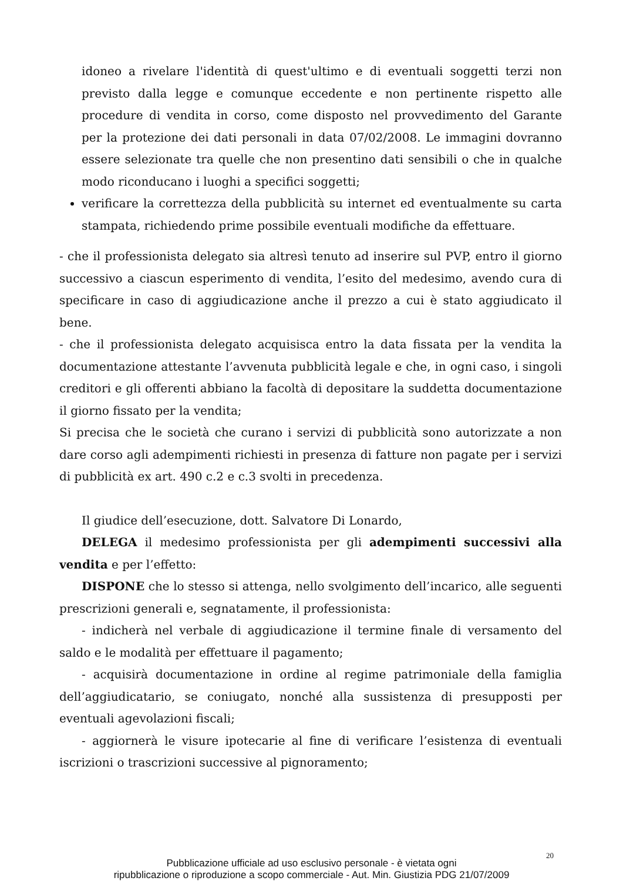idoneo a rivelare l'identità di quest'ultimo e di eventuali soggetti terzi non previsto dalla legge e comunque eccedente e non pertinente rispetto alle procedure di vendita in corso, come disposto nel provvedimento del Garante per la protezione dei dati personali in data 07/02/2008. Le immagini dovranno essere selezionate tra quelle che non presentino dati sensibili o che in qualche modo riconducano i luoghi a specifici soggetti;
verificare la correttezza della pubblicità su internet ed eventualmente su carta stampata, richiedendo prime possibile eventuali modifiche da effettuare.
- che il professionista delegato sia altresì tenuto ad inserire sul PVP, entro il giorno successivo a ciascun esperimento di vendita, l’esito del medesimo, avendo cura di specificare in caso di aggiudicazione anche il prezzo a cui è stato aggiudicato il bene.
- che il professionista delegato acquisisca entro la data fissata per la vendita la documentazione attestante l’avvenuta pubblicità legale e che, in ogni caso, i singoli creditori e gli offerenti abbiano la facoltà di depositare la suddetta documentazione il giorno fissato per la vendita;
Si precisa che le società che curano i servizi di pubblicità sono autorizzate a non dare corso agli adempimenti richiesti in presenza di fatture non pagate per i servizi di pubblicità ex art. 490 c.2 e c.3 svolti in precedenza.
Il giudice dell’esecuzione, dott. Salvatore Di Lonardo,
DELEGA il medesimo professionista per gli adempimenti successivi alla vendita e per l’effetto:
DISPONE che lo stesso si attenga, nello svolgimento dell’incarico, alle seguenti prescrizioni generali e, segnatamente, il professionista:
- indicherà nel verbale di aggiudicazione il termine finale di versamento del saldo e le modalità per effettuare il pagamento;
- acquisirà documentazione in ordine al regime patrimoniale della famiglia dell’aggiudicatario, se coniugato, nonché alla sussistenza di presupposti per eventuali agevolazioni fiscali;
- aggiornerà le visure ipotecarie al fine di verificare l’esistenza di eventuali iscrizioni o trascrizioni successive al pignoramento;
20
Pubblicazione ufficiale ad uso esclusivo personale - è vietata ogni
ripubblicazione o riproduzione a scopo commerciale - Aut. Min. Giustizia PDG 21/07/2009